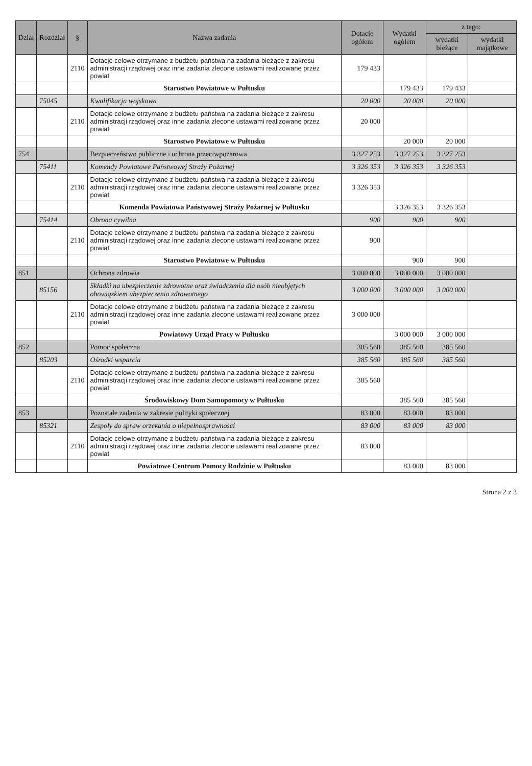| Dział | Rozdział | § | Nazwa zadania | Dotacje ogółem | Wydatki ogółem | z tego: | |
| --- | --- | --- | --- | --- | --- | --- | --- |
| | | | | | | wydatki bieżące | wydatki majątkowe |
| | | 2110 | Dotacje celowe otrzymane z budżetu państwa na zadania bieżące z zakresu administracji rządowej oraz inne zadania zlecone ustawami realizowane przez powiat | 179 433 | | | |
| | | | Starostwo Powiatowe w Pułtusku | | 179 433 | 179 433 | |
| | 75045 | | Kwalifikacja wojskowa | 20 000 | 20 000 | 20 000 | |
| | | 2110 | Dotacje celowe otrzymane z budżetu państwa na zadania bieżące z zakresu administracji rządowej oraz inne zadania zlecone ustawami realizowane przez powiat | 20 000 | | | |
| | | | Starostwo Powiatowe w Pułtusku | | 20 000 | 20 000 | |
| 754 | | | Bezpieczeństwo publiczne i ochrona przeciwpożarowa | 3 327 253 | 3 327 253 | 3 327 253 | |
| | 75411 | | Komendy Powiatowe Państwowej Straży Pożarnej | 3 326 353 | 3 326 353 | 3 326 353 | |
| | | 2110 | Dotacje celowe otrzymane z budżetu państwa na zadania bieżące z zakresu administracji rządowej oraz inne zadania zlecone ustawami realizowane przez powiat | 3 326 353 | | | |
| | | | Komenda Powiatowa Państwowej Straży Pożarnej w Pułtusku | | 3 326 353 | 3 326 353 | |
| | 75414 | | Obrona cywilna | 900 | 900 | 900 | |
| | | 2110 | Dotacje celowe otrzymane z budżetu państwa na zadania bieżące z zakresu administracji rządowej oraz inne zadania zlecone ustawami realizowane przez powiat | 900 | | | |
| | | | Starostwo Powiatowe w Pułtusku | | 900 | 900 | |
| 851 | | | Ochrona zdrowia | 3 000 000 | 3 000 000 | 3 000 000 | |
| | 85156 | | Składki na ubezpieczenie zdrowotne oraz świadczenia dla osób nieobjętych obowiązkiem ubezpieczenia zdrowotnego | 3 000 000 | 3 000 000 | 3 000 000 | |
| | | 2110 | Dotacje celowe otrzymane z budżetu państwa na zadania bieżące z zakresu administracji rządowej oraz inne zadania zlecone ustawami realizowane przez powiat | 3 000 000 | | | |
| | | | Powiatowy Urząd Pracy w Pułtusku | | 3 000 000 | 3 000 000 | |
| 852 | | | Pomoc społeczna | 385 560 | 385 560 | 385 560 | |
| | 85203 | | Ośrodki wsparcia | 385 560 | 385 560 | 385 560 | |
| | | 2110 | Dotacje celowe otrzymane z budżetu państwa na zadania bieżące z zakresu administracji rządowej oraz inne zadania zlecone ustawami realizowane przez powiat | 385 560 | | | |
| | | | Środowiskowy Dom Samopomocy w Pułtusku | | 385 560 | 385 560 | |
| 853 | | | Pozostałe zadania w zakresie polityki społecznej | 83 000 | 83 000 | 83 000 | |
| | 85321 | | Zespoły do spraw orzekania o niepełnosprawności | 83 000 | 83 000 | 83 000 | |
| | | 2110 | Dotacje celowe otrzymane z budżetu państwa na zadania bieżące z zakresu administracji rządowej oraz inne zadania zlecone ustawami realizowane przez powiat | 83 000 | | | |
| | | | Powiatowe Centrum Pomocy Rodzinie w Pułtusku | | 83 000 | 83 000 | |
Strona 2 z 3